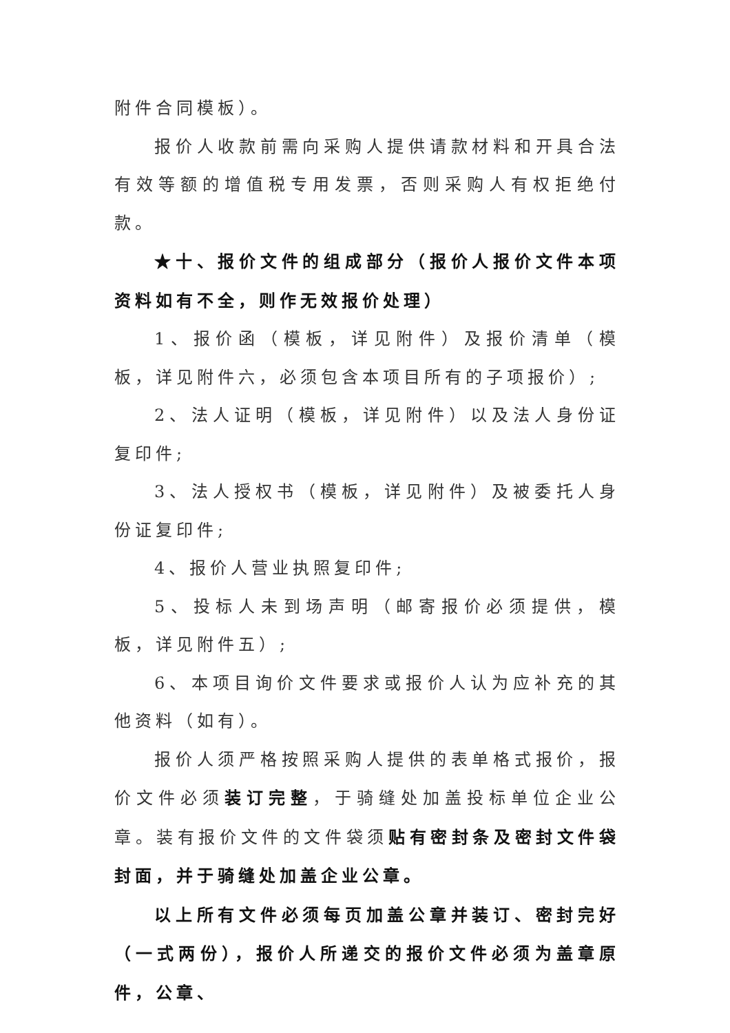附件合同模板）。
报价人收款前需向采购人提供请款材料和开具合法有效等额的增值税专用发票，否则采购人有权拒绝付款。
★十、报价文件的组成部分（报价人报价文件本项资料如有不全，则作无效报价处理）
1、报价函（模板，详见附件）及报价清单（模板，详见附件六，必须包含本项目所有的子项报价）;
2、法人证明（模板，详见附件）以及法人身份证复印件;
3、法人授权书（模板，详见附件）及被委托人身份证复印件;
4、报价人营业执照复印件;
5、投标人未到场声明（邮寄报价必须提供，模板，详见附件五）;
6、本项目询价文件要求或报价人认为应补充的其他资料（如有）。
报价人须严格按照采购人提供的表单格式报价，报价文件必须装订完整，于骑缝处加盖投标单位企业公章。装有报价文件的文件袋须贴有密封条及密封文件袋封面，并于骑缝处加盖企业公章。
以上所有文件必须每页加盖公章并装订、密封完好（一式两份），报价人所递交的报价文件必须为盖章原件，公章、